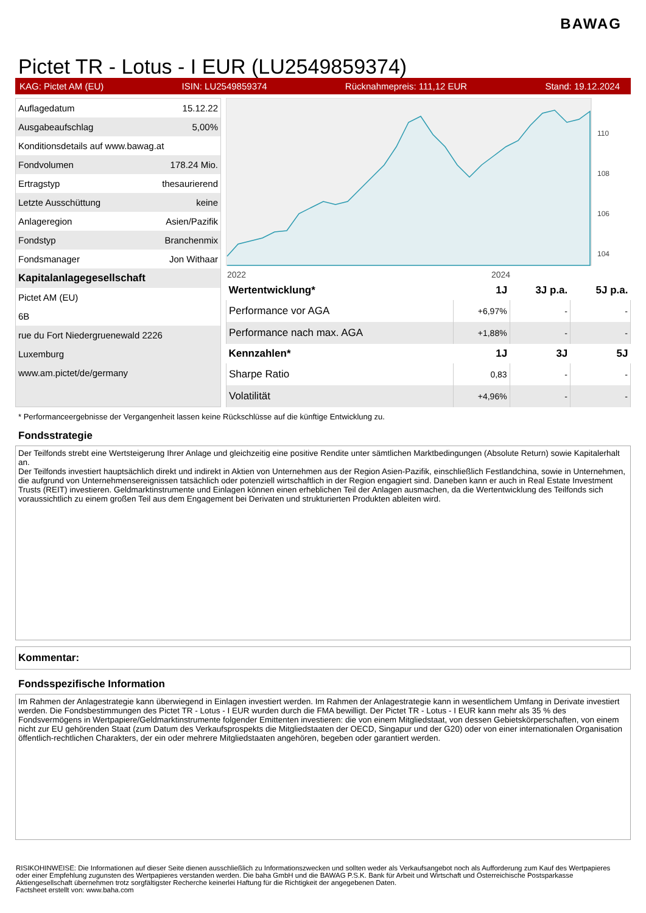BAWAG
Pictet TR - Lotus - I EUR (LU2549859374)
KAG: Pictet AM (EU) ISIN: LU2549859374 Rücknahmepreis: 111,12 EUR Stand: 19.12.2024
| Auflagedatum | 15.12.22 |
| Ausgabeaufschlag | 5,00% |
| Konditionsdetails auf www.bawag.at | |
| Fondvolumen | 178.24 Mio. |
| Ertragstyp | thesaurierend |
| Letzte Ausschüttung | keine |
| Anlageregion | Asien/Pazifik |
| Fondstyp | Branchenmix |
| Fondsmanager | Jon Withaar |
| Kapitalanlagegesellschaft | |
| Pictet AM (EU) | |
| 6B | |
| rue du Fort Niedergruenewald 2226 | |
| Luxemburg | |
| www.am.pictet/de/germany | |
2022
2024
110
108
106
104
| Wertentwicklung* | 1J | 3J p.a. | 5J p.a. |
| --- | --- | --- | --- |
| Performance vor AGA | +6,97% | - | - |
| Performance nach max. AGA | +1,88% | - | - |
| Kennzahlen* | 1J | 3J | 5J |
| Sharpe Ratio | 0,83 | - | - |
| Volatilität | +4,96% | - | - |
* Performanceergebnisse der Vergangenheit lassen keine Rückschlüsse auf die künftige Entwicklung zu.
Fondsstrategie
Der Teilfonds strebt eine Wertsteigerung Ihrer Anlage und gleichzeitig eine positive Rendite unter sämtlichen Marktbedingungen (Absolute Return) sowie Kapitalerhalt an.
Der Teilfonds investiert hauptsächlich direkt und indirekt in Aktien von Unternehmen aus der Region Asien-Pazifik, einschließlich Festlandchina, sowie in Unternehmen, die aufgrund von Unternehmensereignissen tatsächlich oder potenziell wirtschaftlich in der Region engagiert sind. Daneben kann er auch in Real Estate Investment Trusts (REIT) investieren. Geldmarktinstrumente und Einlagen können einen erheblichen Teil der Anlagen ausmachen, da die Wertentwicklung des Teilfonds sich voraussichtlich zu einem großen Teil aus dem Engagement bei Derivaten und strukturierten Produkten ableiten wird.
Kommentar:
Fondsspezifische Information
Im Rahmen der Anlagestrategie kann überwiegend in Einlagen investiert werden. Im Rahmen der Anlagestrategie kann in wesentlichem Umfang in Derivate investiert werden. Die Fondsbestimmungen des Pictet TR - Lotus - I EUR wurden durch die FMA bewilligt. Der Pictet TR - Lotus - I EUR kann mehr als 35 % des Fondsvermögens in Wertpapiere/Geldmarktinstrumente folgender Emittenten investieren: die von einem Mitgliedstaat, von dessen Gebietskörperschaften, von einem nicht zur EU gehörenden Staat (zum Datum des Verkaufsprospekts die Mitgliedstaaten der OECD, Singapur und der G20) oder von einer internationalen Organisation öffentlich-rechtlichen Charakters, der ein oder mehrere Mitgliedstaaten angehören, begeben oder garantiert werden.
RISIKOHINWEISE: Die Informationen auf dieser Seite dienen ausschließlich zu Informationszwecken und sollten weder als Verkaufsangebot noch als Aufforderung zum Kauf des Wertpapieres oder einer Empfehlung zugunsten des Wertpapieres verstanden werden. Die baha GmbH und die BAWAG P.S.K. Bank für Arbeit und Wirtschaft und Österreichische Postsparkasse Aktiengesellschaft übernehmen trotz sorgfältigster Recherche keinerlei Haftung für die Richtigkeit der angegebenen Daten.
Factsheet erstellt von: www.baha.com